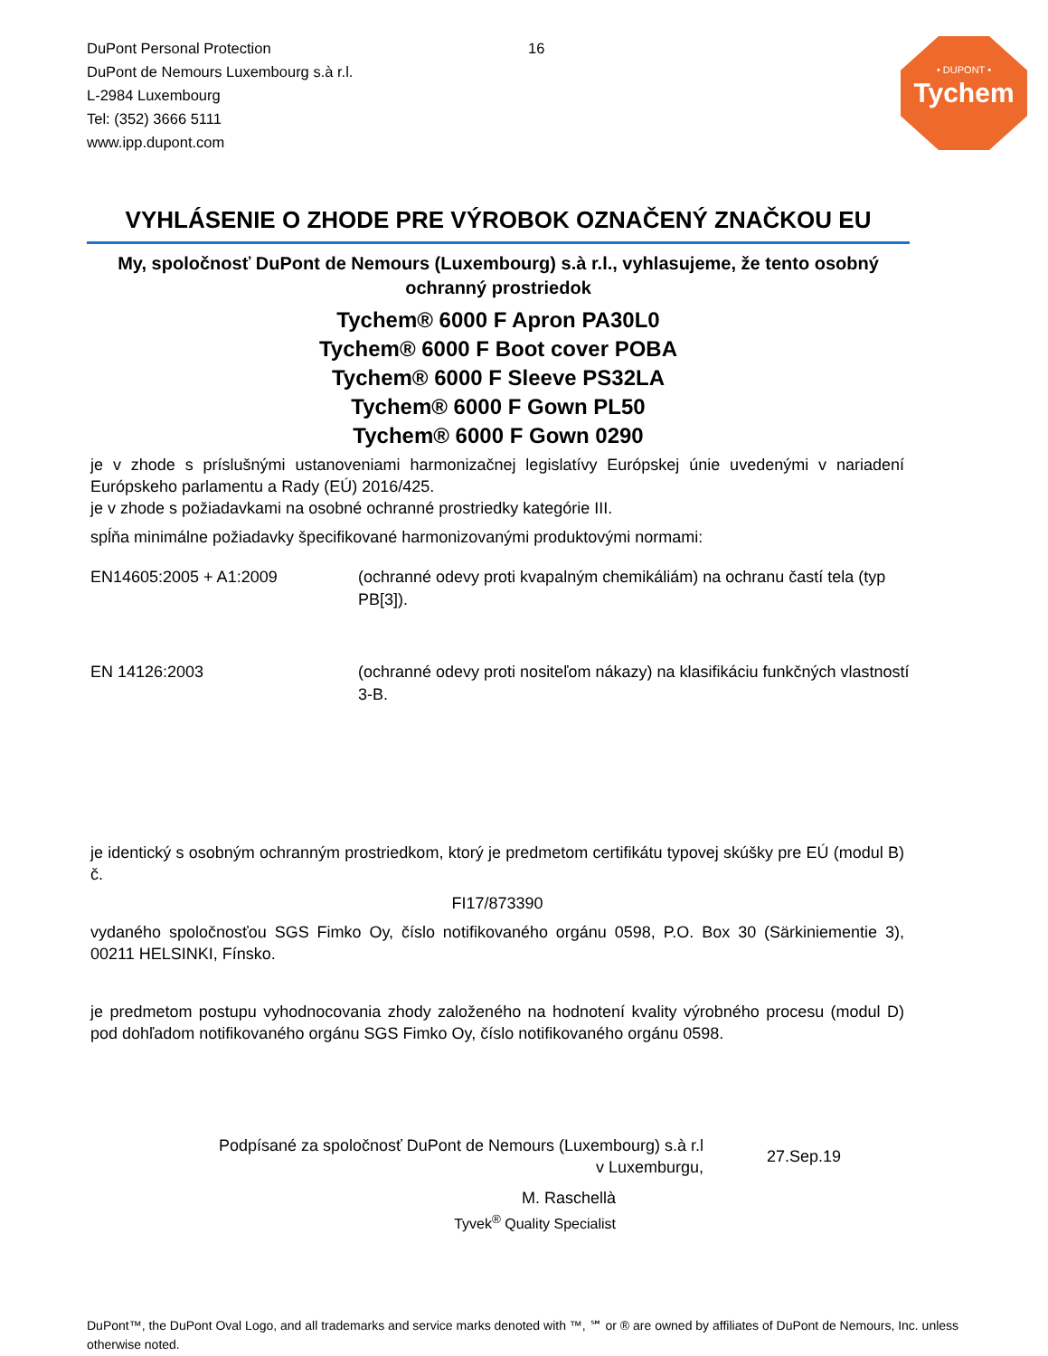DuPont Personal Protection
DuPont de Nemours Luxembourg s.à r.l.
L-2984 Luxembourg
Tel: (352) 3666 5111
www.ipp.dupont.com
16
• DUPONT •
Tychem
VYHLÁSENIE O ZHODE PRE VÝROBOK OZNAČENÝ ZNAČKOU EU
My, spoločnosť DuPont de Nemours (Luxembourg) s.à r.l., vyhlasujeme, že tento osobný ochranný prostriedok
Tychem® 6000 F Apron PA30L0
Tychem® 6000 F Boot cover POBA
Tychem® 6000 F Sleeve PS32LA
Tychem® 6000 F Gown PL50
Tychem® 6000 F Gown 0290
je v zhode s príslušnými ustanoveniami harmonizačnej legislatívy Európskej únie uvedenými v nariadení Európskeho parlamentu a Rady (EÚ) 2016/425.
je v zhode s požiadavkami na osobné ochranné prostriedky kategórie III.
spĺňa minimálne požiadavky špecifikované harmonizovanými produktovými normami:
EN14605:2005 + A1:2009 (ochranné odevy proti kvapalným chemikáliám) na ochranu častí tela (typ PB[3]).
EN 14126:2003 (ochranné odevy proti nositeľom nákazy) na klasifikáciu funkčných vlastností 3-B.
je identický s osobným ochranným prostriedkom, ktorý je predmetom certifikátu typovej skúšky pre EÚ (modul B) č.
FI17/873390
vydaného spoločnosťou SGS Fimko Oy, číslo notifikovaného orgánu 0598, P.O. Box 30 (Särkiniementie 3), 00211 HELSINKI, Fínsko.
je predmetom postupu vyhodnocovania zhody založeného na hodnotení kvality výrobného procesu (modul D) pod dohľadom notifikovaného orgánu SGS Fimko Oy, číslo notifikovaného orgánu 0598.
Podpísané za spoločnosť DuPont de Nemours (Luxembourg) s.à r.l
v Luxemburgu,
27.Sep.19
M. Raschellà
Tyvek<sup>®</sup> Quality Specialist
DuPont™, the DuPont Oval Logo, and all trademarks and service marks denoted with ™, ℠ or ® are owned by affiliates of DuPont de Nemours, Inc. unless otherwise noted.